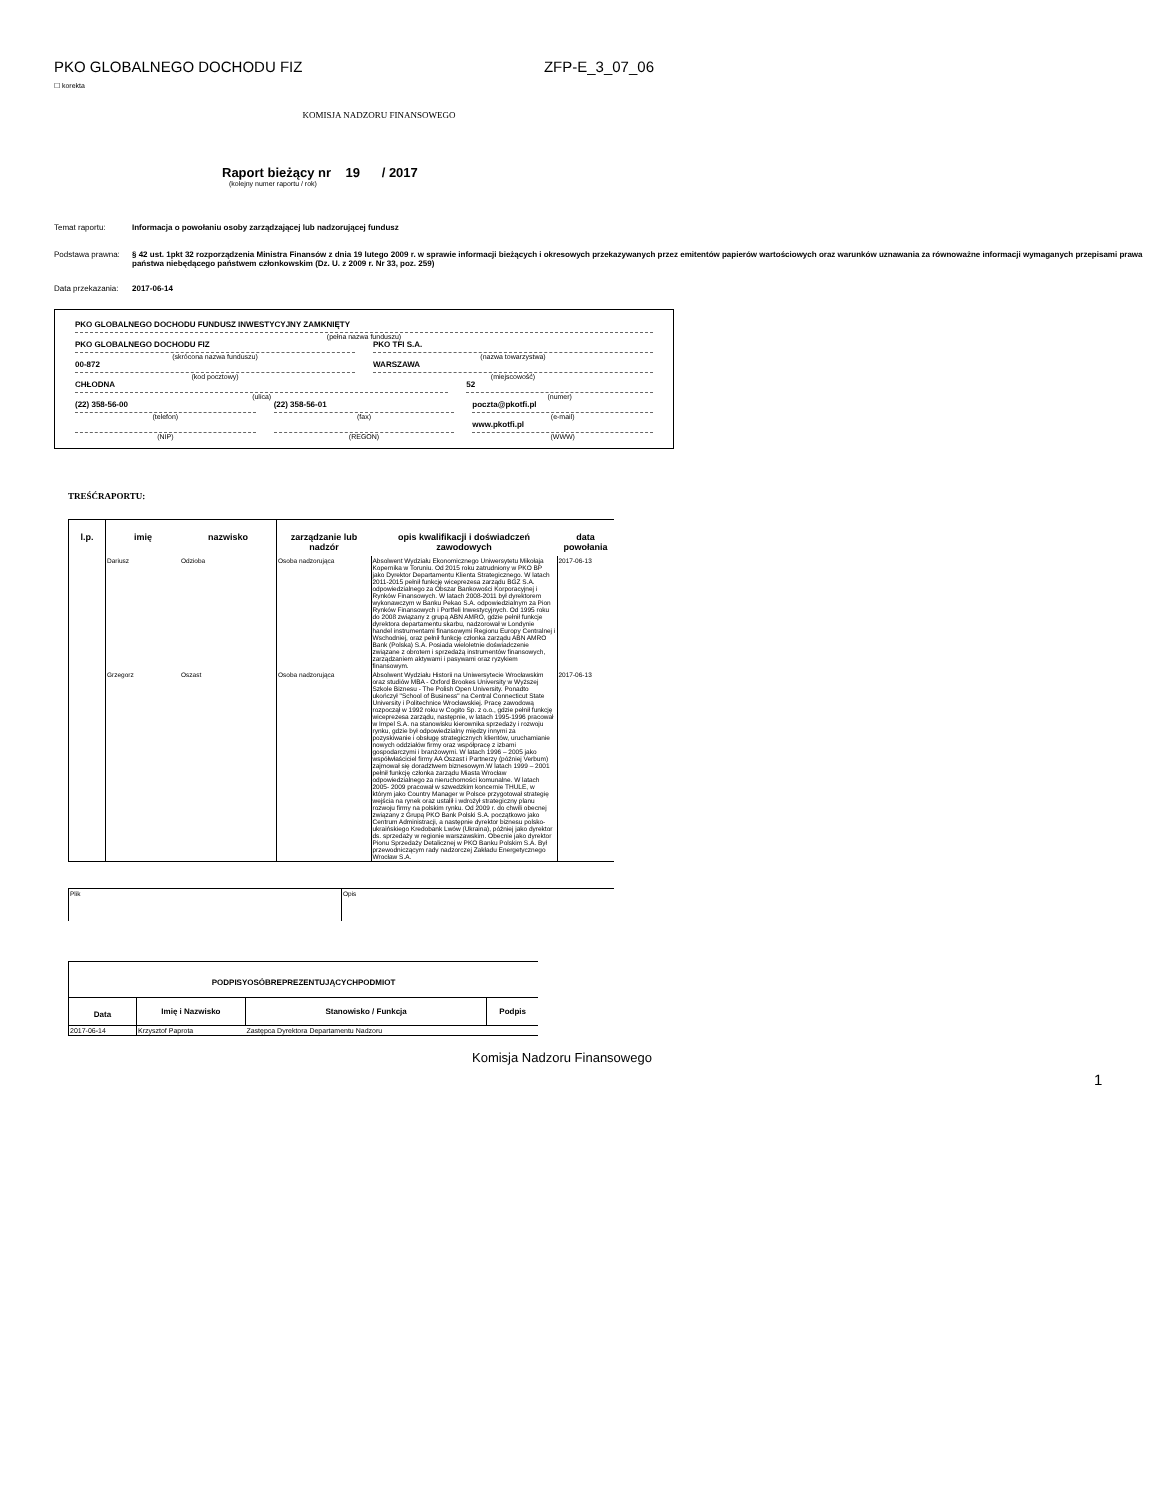PKO GLOBALNEGO DOCHODU FIZ ZFP-E_3_07_06
☐ korekta
KOMISJA NADZORU FINANSOWEGO
Raport bieżący nr 19 / 2017
(kolejny numer raportu / rok)
Temat raportu: Informacja o powołaniu osoby zarządzającej lub nadzorującej fundusz
Podstawa prawna: § 42 ust. 1pkt 32 rozporządzenia Ministra Finansów z dnia 19 lutego 2009 r. w sprawie informacji bieżących i okresowych przekazywanych przez emitentów papierów wartościowych oraz warunków uznawania za równoważne informacji wymaganych przepisami prawa państwa niebędącego państwem członkowskim (Dz. U. z 2009 r. Nr 33, poz. 259)
Data przekazania: 2017-06-14
PKO GLOBALNEGO DOCHODU FUNDUSZ INWESTYCYJNY ZAMKNIĘTY
(pełna nazwa funduszu)
PKO GLOBALNEGO DOCHODU FIZ
(skrócona nazwa funduszu)
PKO TFI S.A.
(nazwa towarzystwa)
00-872
(kod pocztowy)
WARSZAWA
(miejscowość)
CHŁODNA
(ulica)
52
(numer)
(22) 358-56-00
(telefon)
(22) 358-56-01
(fax)
poczta@pkotfi.pl
(e-mail)
(NIP) (REGON)
www.pkotfi.pl
(WWW)
TREŚĆRAPORTU:
| l.p. | imię | nazwisko | zarządzanie lub nadzór | opis kwalifikacji i doświadczeń zawodowych | data powołania |
| --- | --- | --- | --- | --- | --- |
| | Dariusz | Odzioba | Osoba nadzorująca | Absolwent Wydziału Ekonomicznego Uniwersytetu Mikołaja Kopernika w Toruniu. Od 2015 roku zatrudniony w PKO BP jako Dyrektor Departamentu Klienta Strategicznego. W latach 2011-2015 pełnił funkcję wiceprezesa zarządu BGZ S.A. odpowiedzialnego za Obszar Bankowości Korporacyjnej i Rynków Finansowych. W latach 2008-2011 był dyrektorem wykonawczym w Banku Pekao S.A. odpowiedzialnym za Pion Rynków Finansowych i Portfeli Inwestycyjnych. Od 1995 roku do 2008 związany z grupą ABN AMRO, gdzie pełnił funkcje dyrektora departamentu skarbu, nadzorował w Londynie handel instrumentami finansowymi Regionu Europy Centralnej i Wschodniej, oraz pełnił funkcję członka zarządu ABN AMRO Bank (Polska) S.A. Posiada wieloletnie doświadczenie związane z obrotem i sprzedażą instrumentów finansowych, zarządzaniem aktywami i pasywami oraz ryzykiem finansowym. | 2017-06-13 |
| | Grzegorz | Oszast | Osoba nadzorująca | Absolwent Wydziału Historii na Uniwersytecie Wrocławskim oraz studiów MBA - Oxford Brookes University w Wyższej Szkole Biznesu - The Polish Open University. Ponadto ukończył "School of Business" na Central Connecticut State University i Politechnice Wrocławskiej. Pracę zawodową rozpoczął w 1992 roku w Cogito Sp. z o.o., gdzie pełnił funkcję wiceprezesa zarządu, następnie, w latach 1995-1996 pracował w Impel S.A. na stanowisku kierownika sprzedaży i rozwoju rynku, gdzie był odpowiedzialny między innymi za pozyskiwanie i obsługę strategicznych klientów, uruchamianie nowych oddziałów firmy oraz współpracę z izbami gospodarczymi i branżowymi. W latach 1996 – 2005 jako współwłaściciel firmy AA Oszast i Partnerzy (później Verbum) zajmował się doradztwem biznesowym.W latach 1999 – 2001 pełnił funkcję członka zarządu Miasta Wrocław odpowiedzialnego za nieruchomości komunalne. W latach 2005- 2009 pracował w szwedzkim koncernie THULE, w którym jako Country Manager w Polsce przygotował strategię wejścia na rynek oraz ustalił i wdrożył strategiczny planu rozwoju firmy na polskim rynku. Od 2009 r. do chwili obecnej związany z Grupą PKO Bank Polski S.A. początkowo jako Centrum Administracji, a następnie dyrektor biznesu polsko-ukraińskiego Kredobank Lwów (Ukraina), później jako dyrektor ds. sprzedaży w regionie warszawskim. Obecnie jako dyrektor Pionu Sprzedaży Detalicznej w PKO Banku Polskim S.A. Był przewodniczącym rady nadzorczej Zakładu Energetycznego Wrocław S.A. | 2017-06-13 |
| Plik | Opis |
| PODPISYOSÓBREPREZENTUJĄCYCHPODMIOT | | | |
| --- | --- | --- | --- |
| Data | Imię i Nazwisko | Stanowisko / Funkcja | Podpis |
| 2017-06-14 | Krzysztof Paprota | Zastępca Dyrektora Departamentu Nadzoru | |
Komisja Nadzoru Finansowego
1